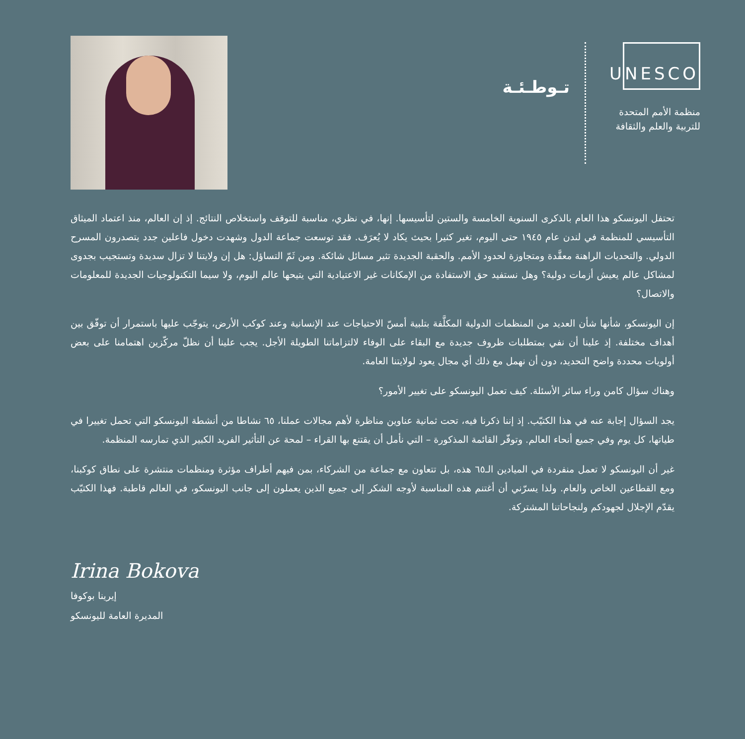UNESCO
منظمة الأمم المتحدة
للتربية والعلم والثقافة
تـوطـئـة
تحتفل اليونسكو هذا العام بالذكرى السنوية الخامسة والستين لتأسيسها. إنها، في نظري، مناسبة للتوقف واستخلاص النتائج. إذ إن العالم، منذ اعتماد الميثاق التأسيسي للمنظمة في لندن عام ١٩٤٥ حتى اليوم، تغير كثيرا بحيث يكاد لا يُعرَف. فقد توسعت جماعة الدول وشهدت دخول فاعلين جدد يتصدرون المسرح الدولي. والتحديات الراهنة معقَّدة ومتجاوزة لحدود الأمم. والحقبة الجديدة تثير مسائل شائكة. ومن ثَمّ التساؤل: هل إن ولايتنا لا تزال سديدة وتستجيب بجدوى لمشاكل عالم يعيش أزمات دولية؟ وهل نستفيد حق الاستفادة من الإمكانات غير الاعتيادية التي يتيحها عالم اليوم، ولا سيما التكنولوجيات الجديدة للمعلومات والاتصال؟
إن اليونسكو، شأنها شأن العديد من المنظمات الدولية المكلَّفة بتلبية أمسّ الاحتياجات عند الإنسانية وعند كوكب الأرض، يتوجّب عليها باستمرار أن توفّق بين أهداف مختلفة. إذ علينا أن نفي بمتطلبات ظروف جديدة مع البقاء على الوفاء لالتزاماتنا الطويلة الأجل. يجب علينا أن نظلّ مركّزين اهتمامنا على بعض أولويات محددة واضح التحديد، دون أن نهمل مع ذلك أي مجال يعود لولايتنا العامة.
وهناك سؤال كامن وراء سائر الأسئلة. كيف تعمل اليونسكو على تغيير الأمور؟
يجد السؤال إجابة عنه في هذا الكتيّب. إذ إننا ذكرنا فيه، تحت ثمانية عناوين مناظرة لأهم مجالات عملنا، ٦٥ نشاطا من أنشطة اليونسكو التي تحمل تغييرا في طياتها، كل يوم وفي جميع أنحاء العالم. وتوفّر القائمة المذكورة – التي نأمل أن يقتنع بها القراء – لمحة عن التأثير الفريد الكبير الذي تمارسه المنظمة.
غير أن اليونسكو لا تعمل منفردة في الميادين الـ٦٥ هذه، بل تتعاون مع جماعة من الشركاء، بمن فيهم أطراف مؤثرة ومنظمات منتشرة على نطاق كوكبنا، ومع القطاعين الخاص والعام. ولذا يسرّني أن أغتنم هذه المناسبة لأوجه الشكر إلى جميع الذين يعملون إلى جانب اليونسكو، في العالم قاطبة. فهذا الكتيّب يقدّم الإجلال لجهودكم ولنجاحاتنا المشتركة.
Irina Bokova
إيرينا بوكوفا
المديرة العامة لليونسكو